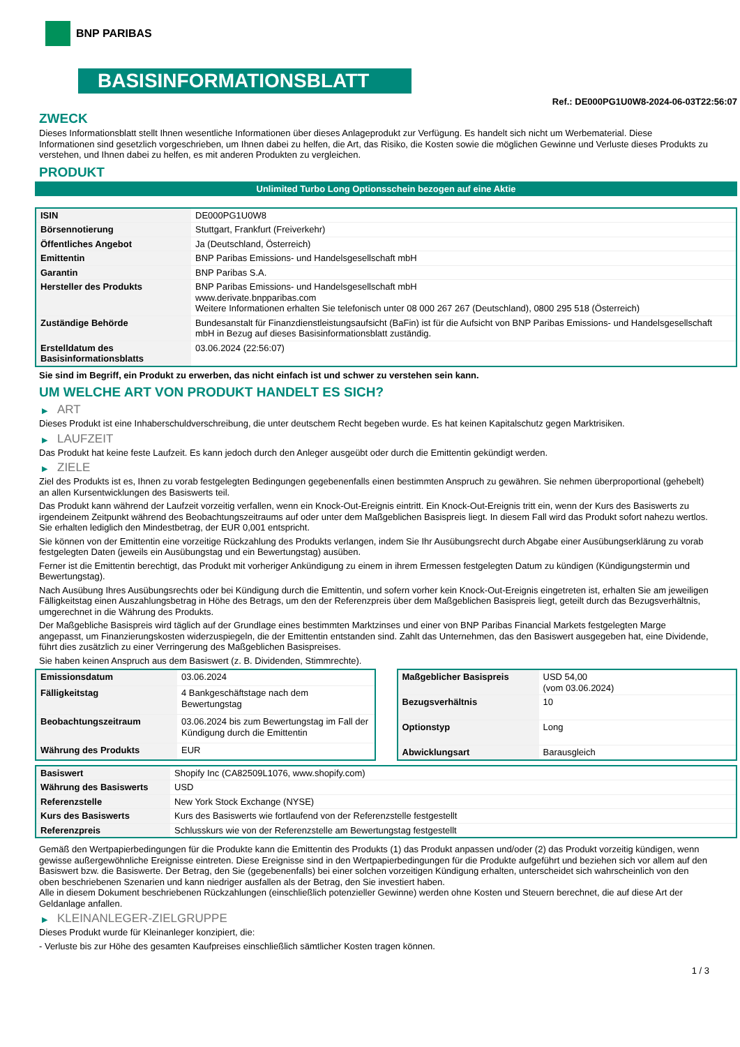BNP PARIBAS
BASISINFORMATIONSBLATT
Ref.: DE000PG1U0W8-2024-06-03T22:56:07
ZWECK
Dieses Informationsblatt stellt Ihnen wesentliche Informationen über dieses Anlageprodukt zur Verfügung. Es handelt sich nicht um Werbematerial. Diese Informationen sind gesetzlich vorgeschrieben, um Ihnen dabei zu helfen, die Art, das Risiko, die Kosten sowie die möglichen Gewinne und Verluste dieses Produkts zu verstehen, und Ihnen dabei zu helfen, es mit anderen Produkten zu vergleichen.
PRODUKT
Unlimited Turbo Long Optionsschein bezogen auf eine Aktie
| ISIN | DE000PG1U0W8 |
| Börsennotierung | Stuttgart, Frankfurt (Freiverkehr) |
| Öffentliches Angebot | Ja (Deutschland, Österreich) |
| Emittentin | BNP Paribas Emissions- und Handelsgesellschaft mbH |
| Garantin | BNP Paribas S.A. |
| Hersteller des Produkts | BNP Paribas Emissions- und Handelsgesellschaft mbH www.derivate.bnpparibas.com Weitere Informationen erhalten Sie telefonisch unter 08 000 267 267 (Deutschland), 0800 295 518 (Österreich) |
| Zuständige Behörde | Bundesanstalt für Finanzdienstleistungsaufsicht (BaFin) ist für die Aufsicht von BNP Paribas Emissions- und Handelsgesellschaft mbH in Bezug auf dieses Basisinformationsblatt zuständig. |
| Erstelldatum des Basisinformationsblatts | 03.06.2024 (22:56:07) |
Sie sind im Begriff, ein Produkt zu erwerben, das nicht einfach ist und schwer zu verstehen sein kann.
UM WELCHE ART VON PRODUKT HANDELT ES SICH?
▶ ART
Dieses Produkt ist eine Inhaberschuldverschreibung, die unter deutschem Recht begeben wurde. Es hat keinen Kapitalschutz gegen Marktrisiken.
▶ LAUFZEIT
Das Produkt hat keine feste Laufzeit. Es kann jedoch durch den Anleger ausgeübt oder durch die Emittentin gekündigt werden.
▶ ZIELE
Ziel des Produkts ist es, Ihnen zu vorab festgelegten Bedingungen gegebenenfalls einen bestimmten Anspruch zu gewähren. Sie nehmen überproportional (gehebelt) an allen Kursentwicklungen des Basiswerts teil.
Das Produkt kann während der Laufzeit vorzeitig verfallen, wenn ein Knock-Out-Ereignis eintritt. Ein Knock-Out-Ereignis tritt ein, wenn der Kurs des Basiswerts zu irgendeinem Zeitpunkt während des Beobachtungszeitraums auf oder unter dem Maßgeblichen Basispreis liegt. In diesem Fall wird das Produkt sofort nahezu wertlos. Sie erhalten lediglich den Mindestbetrag, der EUR 0,001 entspricht.
Sie können von der Emittentin eine vorzeitige Rückzahlung des Produkts verlangen, indem Sie Ihr Ausübungsrecht durch Abgabe einer Ausübungserklärung zu vorab festgelegten Daten (jeweils ein Ausübungstag und ein Bewertungstag) ausüben.
Ferner ist die Emittentin berechtigt, das Produkt mit vorheriger Ankündigung zu einem in ihrem Ermessen festgelegten Datum zu kündigen (Kündigungstermin und Bewertungstag).
Nach Ausübung Ihres Ausübungsrechts oder bei Kündigung durch die Emittentin, und sofern vorher kein Knock-Out-Ereignis eingetreten ist, erhalten Sie am jeweiligen Fälligkeitstag einen Auszahlungsbetrag in Höhe des Betrags, um den der Referenzpreis über dem Maßgeblichen Basispreis liegt, geteilt durch das Bezugsverhältnis, umgerechnet in die Währung des Produkts.
Der Maßgebliche Basispreis wird täglich auf der Grundlage eines bestimmten Marktzinses und einer von BNP Paribas Financial Markets festgelegten Marge angepasst, um Finanzierungskosten widerzuspiegeln, die der Emittentin entstanden sind. Zahlt das Unternehmen, das den Basiswert ausgegeben hat, eine Dividende, führt dies zusätzlich zu einer Verringerung des Maßgeblichen Basispreises.
Sie haben keinen Anspruch aus dem Basiswert (z. B. Dividenden, Stimmrechte).
| Emissionsdatum | 03.06.2024 |
| Fälligkeitstag | 4 Bankgeschäftstage nach dem Bewertungstag |
| Beobachtungszeitraum | 03.06.2024 bis zum Bewertungstag im Fall der Kündigung durch die Emittentin |
| Währung des Produkts | EUR |
| Maßgeblicher Basispreis | USD 54,00 (vom 03.06.2024) |
| Bezugsverhältnis | 10 |
| Optionstyp | Long |
| Abwicklungsart | Barausgleich |
| Basiswert | Shopify Inc (CA82509L1076, www.shopify.com) |
| Währung des Basiswerts | USD |
| Referenzstelle | New York Stock Exchange (NYSE) |
| Kurs des Basiswerts | Kurs des Basiswerts wie fortlaufend von der Referenzstelle festgestellt |
| Referenzpreis | Schlusskurs wie von der Referenzstelle am Bewertungstag festgestellt |
Gemäß den Wertpapierbedingungen für die Produkte kann die Emittentin des Produkts (1) das Produkt anpassen und/oder (2) das Produkt vorzeitig kündigen, wenn gewisse außergewöhnliche Ereignisse eintreten. Diese Ereignisse sind in den Wertpapierbedingungen für die Produkte aufgeführt und beziehen sich vor allem auf den Basiswert bzw. die Basiswerte. Der Betrag, den Sie (gegebenenfalls) bei einer solchen vorzeitigen Kündigung erhalten, unterscheidet sich wahrscheinlich von den oben beschriebenen Szenarien und kann niedriger ausfallen als der Betrag, den Sie investiert haben.
Alle in diesem Dokument beschriebenen Rückzahlungen (einschließlich potenzieller Gewinne) werden ohne Kosten und Steuern berechnet, die auf diese Art der Geldanlage anfallen.
▶ KLEINANLEGER-ZIELGRUPPE
Dieses Produkt wurde für Kleinanleger konzipiert, die:
- Verluste bis zur Höhe des gesamten Kaufpreises einschließlich sämtlicher Kosten tragen können.
1 / 3